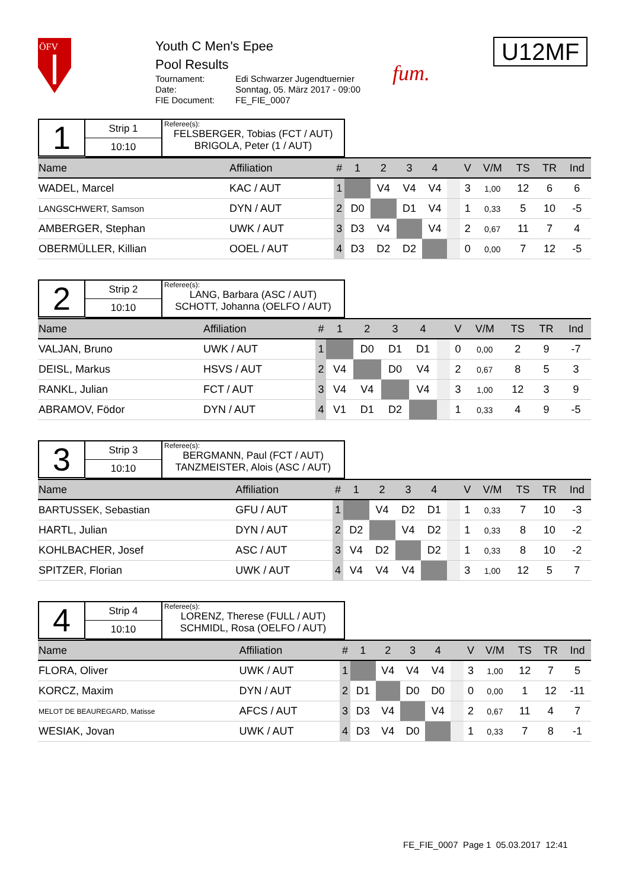ÖFV
Youth C Men's Epee
Pool Results
Tournament: Edi Schwarzer Jugendtuernier Date: Sonntag, 05. März 2017 - 09:00 FIE Document: FE_FIE_0007
fum.
U12MF
1
Strip 1
10:10
Referee(s):
FELSBERGER, Tobias (FCT / AUT)
BRIGOLA, Peter (1 / AUT)
| Name | Affiliation | # | 1 | 2 | 3 | 4 | | V | V/M | TS | TR | Ind |
| --- | --- | --- | --- | --- | --- | --- | --- | --- | --- | --- | --- | --- |
| WADEL, Marcel | KAC / AUT | 1 | | V4 | V4 | V4 | | 3 | 1,00 | 12 | 6 | 6 |
| LANGSCHWERT, Samson | DYN / AUT | 2 | D0 | | D1 | V4 | | 1 | 0,33 | 5 | 10 | -5 |
| AMBERGER, Stephan | UWK / AUT | 3 | D3 | V4 | | V4 | | 2 | 0,67 | 11 | 7 | 4 |
| OBERMÜLLER, Killian | OOEL / AUT | 4 | D3 | D2 | D2 | | | 0 | 0,00 | 7 | 12 | -5 |
2
Strip 2
10:10
Referee(s):
LANG, Barbara (ASC / AUT)
SCHOTT, Johanna (OELFO / AUT)
| Name | Affiliation | # | 1 | 2 | 3 | 4 | | V | V/M | TS | TR | Ind |
| --- | --- | --- | --- | --- | --- | --- | --- | --- | --- | --- | --- | --- |
| VALJAN, Bruno | UWK / AUT | 1 | | D0 | D1 | D1 | | 0 | 0,00 | 2 | 9 | -7 |
| DEISL, Markus | HSVS / AUT | 2 | V4 | | D0 | V4 | | 2 | 0,67 | 8 | 5 | 3 |
| RANKL, Julian | FCT / AUT | 3 | V4 | V4 | | V4 | | 3 | 1,00 | 12 | 3 | 9 |
| ABRAMOV, Födor | DYN / AUT | 4 | V1 | D1 | D2 | | | 1 | 0,33 | 4 | 9 | -5 |
3
Strip 3
10:10
Referee(s):
BERGMANN, Paul (FCT / AUT)
TANZMEISTER, Alois (ASC / AUT)
| Name | Affiliation | # | 1 | 2 | 3 | 4 | | V | V/M | TS | TR | Ind |
| --- | --- | --- | --- | --- | --- | --- | --- | --- | --- | --- | --- | --- |
| BARTUSSEK, Sebastian | GFU / AUT | 1 | | V4 | D2 | D1 | | 1 | 0,33 | 7 | 10 | -3 |
| HARTL, Julian | DYN / AUT | 2 | D2 | | V4 | D2 | | 1 | 0,33 | 8 | 10 | -2 |
| KOHLBACHER, Josef | ASC / AUT | 3 | V4 | D2 | | D2 | | 1 | 0,33 | 8 | 10 | -2 |
| SPITZER, Florian | UWK / AUT | 4 | V4 | V4 | V4 | | | 3 | 1,00 | 12 | 5 | 7 |
4
Strip 4
10:10
Referee(s):
LORENZ, Therese (FULL / AUT)
SCHMIDL, Rosa (OELFO / AUT)
| Name | Affiliation | # | 1 | 2 | 3 | 4 | | V | V/M | TS | TR | Ind |
| --- | --- | --- | --- | --- | --- | --- | --- | --- | --- | --- | --- | --- |
| FLORA, Oliver | UWK / AUT | 1 | | V4 | V4 | V4 | | 3 | 1,00 | 12 | 7 | 5 |
| KORCZ, Maxim | DYN / AUT | 2 | D1 | | D0 | D0 | | 0 | 0,00 | 1 | 12 | -11 |
| MELOT DE BEAUREGARD, Matisse | AFCS / AUT | 3 | D3 | V4 | | V4 | | 2 | 0,67 | 11 | 4 | 7 |
| WESIAK, Jovan | UWK / AUT | 4 | D3 | V4 | D0 | | | 1 | 0,33 | 7 | 8 | -1 |
FE_FIE_0007 Page 1 05.03.2017 12:41